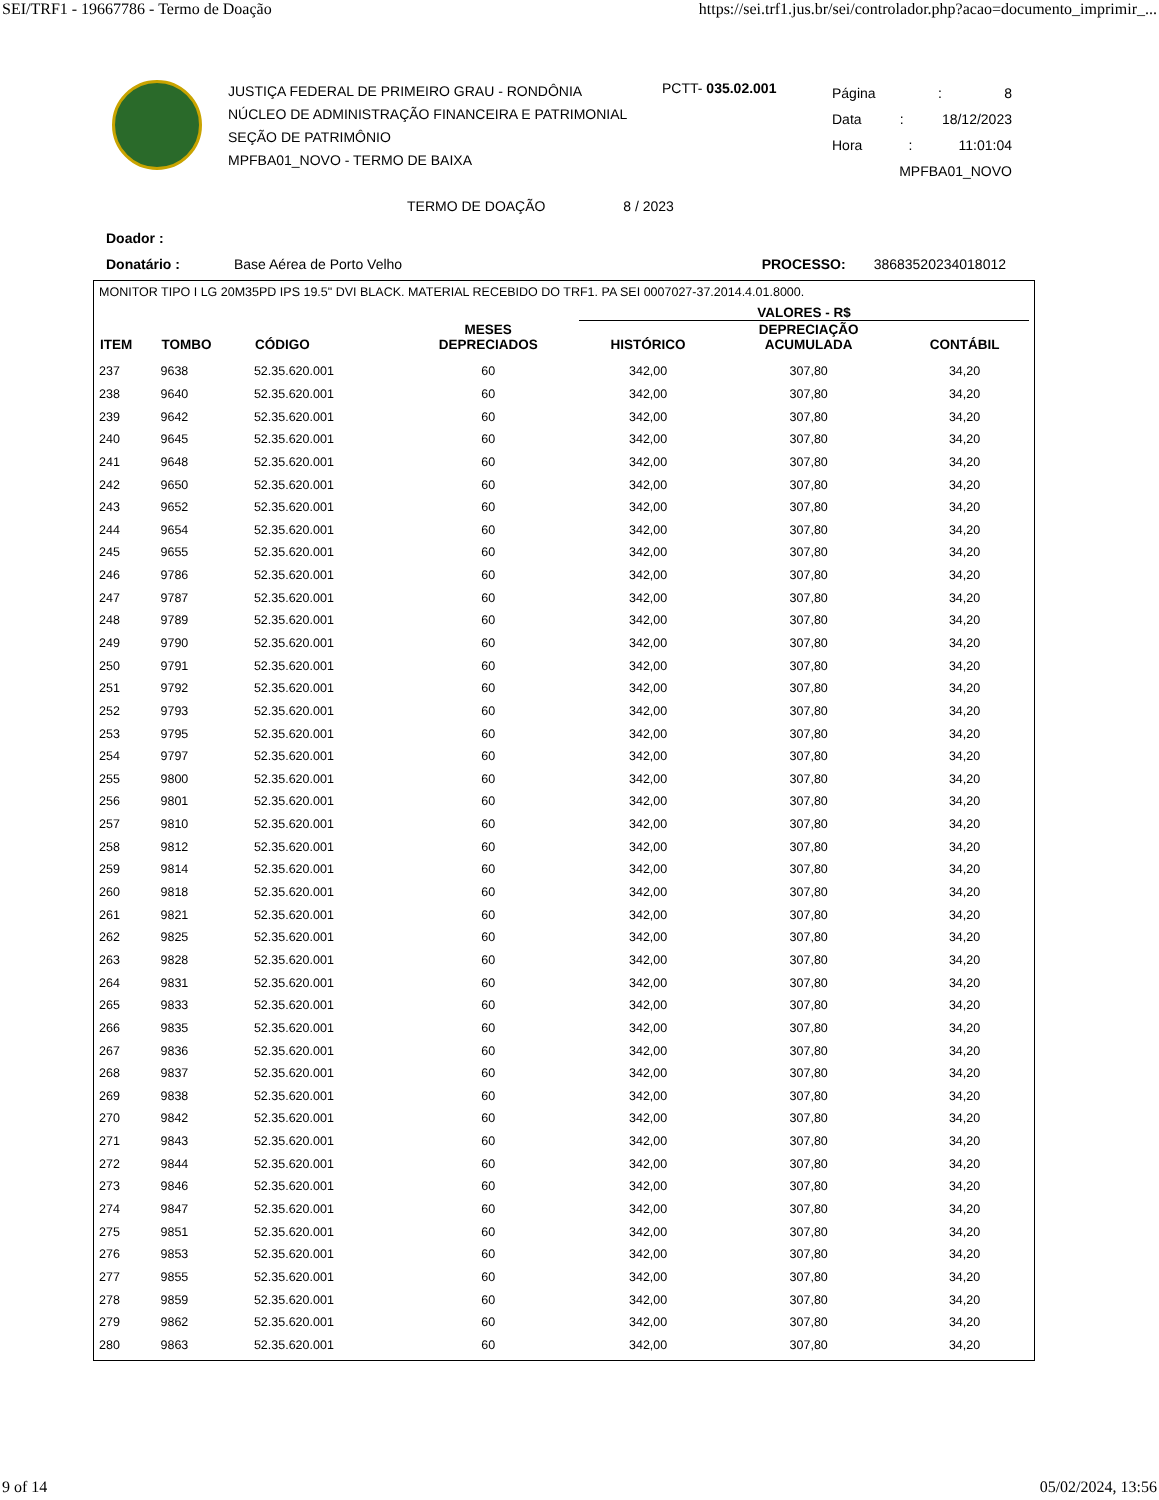SEI/TRF1 - 19667786 - Termo de Doação https://sei.trf1.jus.br/sei/controlador.php?acao=documento_imprimir_...
JUSTIÇA FEDERAL DE PRIMEIRO GRAU - RONDÔNIA
NÚCLEO DE ADMINISTRAÇÃO FINANCEIRA E PATRIMONIAL
SEÇÃO DE PATRIMÔNIO
MPFBA01_NOVO - TERMO DE BAIXA
PCTT- 035.02.001
Página: 8
Data: 18/12/2023
Hora: 11:01:04
MPFBA01_NOVO
TERMO DE DOAÇÃO 8 / 2023
Doador :
Donatário : Base Aérea de Porto Velho PROCESSO: 38683520234018012
MONITOR TIPO I LG 20M35PD IPS 19.5" DVI BLACK. MATERIAL RECEBIDO DO TRF1. PA SEI 0007027-37.2014.4.01.8000.
| | | | | VALORES - R$ | | |
| --- | --- | --- | --- | --- | --- | --- |
| ITEM | TOMBO | CÓDIGO | MESES DEPRECIADOS | HISTÓRICO | DEPRECIAÇÃO ACUMULADA | CONTÁBIL |
| 237 | 9638 | 52.35.620.001 | 60 | 342,00 | 307,80 | 34,20 |
| 238 | 9640 | 52.35.620.001 | 60 | 342,00 | 307,80 | 34,20 |
| 239 | 9642 | 52.35.620.001 | 60 | 342,00 | 307,80 | 34,20 |
| 240 | 9645 | 52.35.620.001 | 60 | 342,00 | 307,80 | 34,20 |
| 241 | 9648 | 52.35.620.001 | 60 | 342,00 | 307,80 | 34,20 |
| 242 | 9650 | 52.35.620.001 | 60 | 342,00 | 307,80 | 34,20 |
| 243 | 9652 | 52.35.620.001 | 60 | 342,00 | 307,80 | 34,20 |
| 244 | 9654 | 52.35.620.001 | 60 | 342,00 | 307,80 | 34,20 |
| 245 | 9655 | 52.35.620.001 | 60 | 342,00 | 307,80 | 34,20 |
| 246 | 9786 | 52.35.620.001 | 60 | 342,00 | 307,80 | 34,20 |
| 247 | 9787 | 52.35.620.001 | 60 | 342,00 | 307,80 | 34,20 |
| 248 | 9789 | 52.35.620.001 | 60 | 342,00 | 307,80 | 34,20 |
| 249 | 9790 | 52.35.620.001 | 60 | 342,00 | 307,80 | 34,20 |
| 250 | 9791 | 52.35.620.001 | 60 | 342,00 | 307,80 | 34,20 |
| 251 | 9792 | 52.35.620.001 | 60 | 342,00 | 307,80 | 34,20 |
| 252 | 9793 | 52.35.620.001 | 60 | 342,00 | 307,80 | 34,20 |
| 253 | 9795 | 52.35.620.001 | 60 | 342,00 | 307,80 | 34,20 |
| 254 | 9797 | 52.35.620.001 | 60 | 342,00 | 307,80 | 34,20 |
| 255 | 9800 | 52.35.620.001 | 60 | 342,00 | 307,80 | 34,20 |
| 256 | 9801 | 52.35.620.001 | 60 | 342,00 | 307,80 | 34,20 |
| 257 | 9810 | 52.35.620.001 | 60 | 342,00 | 307,80 | 34,20 |
| 258 | 9812 | 52.35.620.001 | 60 | 342,00 | 307,80 | 34,20 |
| 259 | 9814 | 52.35.620.001 | 60 | 342,00 | 307,80 | 34,20 |
| 260 | 9818 | 52.35.620.001 | 60 | 342,00 | 307,80 | 34,20 |
| 261 | 9821 | 52.35.620.001 | 60 | 342,00 | 307,80 | 34,20 |
| 262 | 9825 | 52.35.620.001 | 60 | 342,00 | 307,80 | 34,20 |
| 263 | 9828 | 52.35.620.001 | 60 | 342,00 | 307,80 | 34,20 |
| 264 | 9831 | 52.35.620.001 | 60 | 342,00 | 307,80 | 34,20 |
| 265 | 9833 | 52.35.620.001 | 60 | 342,00 | 307,80 | 34,20 |
| 266 | 9835 | 52.35.620.001 | 60 | 342,00 | 307,80 | 34,20 |
| 267 | 9836 | 52.35.620.001 | 60 | 342,00 | 307,80 | 34,20 |
| 268 | 9837 | 52.35.620.001 | 60 | 342,00 | 307,80 | 34,20 |
| 269 | 9838 | 52.35.620.001 | 60 | 342,00 | 307,80 | 34,20 |
| 270 | 9842 | 52.35.620.001 | 60 | 342,00 | 307,80 | 34,20 |
| 271 | 9843 | 52.35.620.001 | 60 | 342,00 | 307,80 | 34,20 |
| 272 | 9844 | 52.35.620.001 | 60 | 342,00 | 307,80 | 34,20 |
| 273 | 9846 | 52.35.620.001 | 60 | 342,00 | 307,80 | 34,20 |
| 274 | 9847 | 52.35.620.001 | 60 | 342,00 | 307,80 | 34,20 |
| 275 | 9851 | 52.35.620.001 | 60 | 342,00 | 307,80 | 34,20 |
| 276 | 9853 | 52.35.620.001 | 60 | 342,00 | 307,80 | 34,20 |
| 277 | 9855 | 52.35.620.001 | 60 | 342,00 | 307,80 | 34,20 |
| 278 | 9859 | 52.35.620.001 | 60 | 342,00 | 307,80 | 34,20 |
| 279 | 9862 | 52.35.620.001 | 60 | 342,00 | 307,80 | 34,20 |
| 280 | 9863 | 52.35.620.001 | 60 | 342,00 | 307,80 | 34,20 |
9 of 14 05/02/2024, 13:56